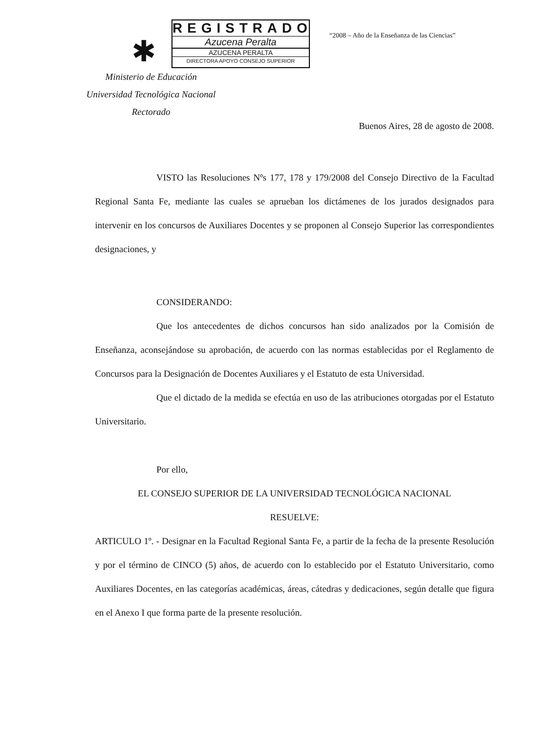✱
REGISTRADO
Azucena Peralta
AZUCENA PERALTA
DIRECTORA APOYO CONSEJO SUPERIOR
“2008 – Año de la Enseñanza de las Ciencias”
Ministerio de Educación
Universidad Tecnológica Nacional
Rectorado
Buenos Aires, 28 de agosto de 2008.
VISTO las Resoluciones Nºs 177, 178 y 179/2008 del Consejo Directivo de la Facultad Regional Santa Fe, mediante las cuales se aprueban los dictámenes de los jurados designados para intervenir en los concursos de Auxiliares Docentes y se proponen al Consejo Superior las correspondientes designaciones, y
CONSIDERANDO:
Que los antecedentes de dichos concursos han sido analizados por la Comisión de Enseñanza, aconsejándose su aprobación, de acuerdo con las normas establecidas por el Reglamento de Concursos para la Designación de Docentes Auxiliares y el Estatuto de esta Universidad.
Que el dictado de la medida se efectúa en uso de las atribuciones otorgadas por el Estatuto Universitario.
Por ello,
EL CONSEJO SUPERIOR DE LA UNIVERSIDAD TECNOLÓGICA NACIONAL
RESUELVE:
ARTICULO 1º. - Designar en la Facultad Regional Santa Fe, a partir de la fecha de la presente Resolución y por el término de CINCO (5) años, de acuerdo con lo establecido por el Estatuto Universitario, como Auxiliares Docentes, en las categorías académicas, áreas, cátedras y dedicaciones, según detalle que figura en el Anexo I que forma parte de la presente resolución.